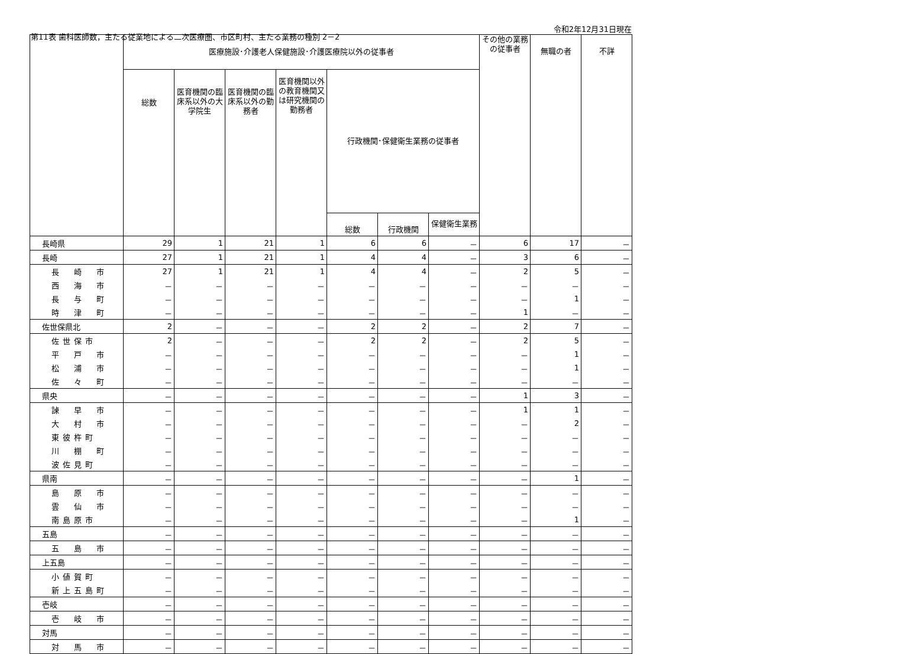第11表 歯科医師数，主たる従業地による二次医療圏、市区町村、主たる業務の種別 2－2
令和2年12月31日現在
| | 医療施設･介護老人保健施設･介護医療院以外の従事者 | | | | | | | その他の業務の従事者 | 無職の者 | 不詳 |
| --- | --- | --- | --- | --- | --- | --- | --- | --- | --- | --- |
| | 総数 | 医育機関の臨床系以外の大学院生 | 医育機関の臨床系以外の勤務者 | 医育機関以外の教育機関又は研究機関の勤務者 | 行政機関･保健衛生業務の従事者 | | | | | |
| | | | | | 総数 | 行政機関 | 保健衛生業務 | | | |
| 長崎県 | 29 | 1 | 21 | 1 | 6 | 6 | － | 6 | 17 | － |
| 長崎 | 27 | 1 | 21 | 1 | 4 | 4 | － | 3 | 6 | － |
| 長 崎 市 | 27 | 1 | 21 | 1 | 4 | 4 | － | 2 | 5 | － |
| 西 海 市 | － | － | － | － | － | － | － | － | － | － |
| 長 与 町 | － | － | － | － | － | － | － | － | 1 | － |
| 時 津 町 | － | － | － | － | － | － | － | 1 | － | － |
| 佐世保県北 | 2 | － | － | － | 2 | 2 | － | 2 | 7 | － |
| 佐世保市 | 2 | － | － | － | 2 | 2 | － | 2 | 5 | － |
| 平 戸 市 | － | － | － | － | － | － | － | － | 1 | － |
| 松 浦 市 | － | － | － | － | － | － | － | － | 1 | － |
| 佐 々 町 | － | － | － | － | － | － | － | － | － | － |
| 県央 | － | － | － | － | － | － | － | 1 | 3 | － |
| 諫 早 市 | － | － | － | － | － | － | － | 1 | 1 | － |
| 大 村 市 | － | － | － | － | － | － | － | － | 2 | － |
| 東彼杵町 | － | － | － | － | － | － | － | － | － | － |
| 川 棚 町 | － | － | － | － | － | － | － | － | － | － |
| 波佐見町 | － | － | － | － | － | － | － | － | － | － |
| 県南 | － | － | － | － | － | － | － | － | 1 | － |
| 島 原 市 | － | － | － | － | － | － | － | － | － | － |
| 雲 仙 市 | － | － | － | － | － | － | － | － | － | － |
| 南島原市 | － | － | － | － | － | － | － | － | 1 | － |
| 五島 | － | － | － | － | － | － | － | － | － | － |
| 五 島 市 | － | － | － | － | － | － | － | － | － | － |
| 上五島 | － | － | － | － | － | － | － | － | － | － |
| 小値賀町 | － | － | － | － | － | － | － | － | － | － |
| 新上五島町 | － | － | － | － | － | － | － | － | － | － |
| 壱岐 | － | － | － | － | － | － | － | － | － | － |
| 壱 岐 市 | － | － | － | － | － | － | － | － | － | － |
| 対馬 | － | － | － | － | － | － | － | － | － | － |
| 対 馬 市 | － | － | － | － | － | － | － | － | － | － |